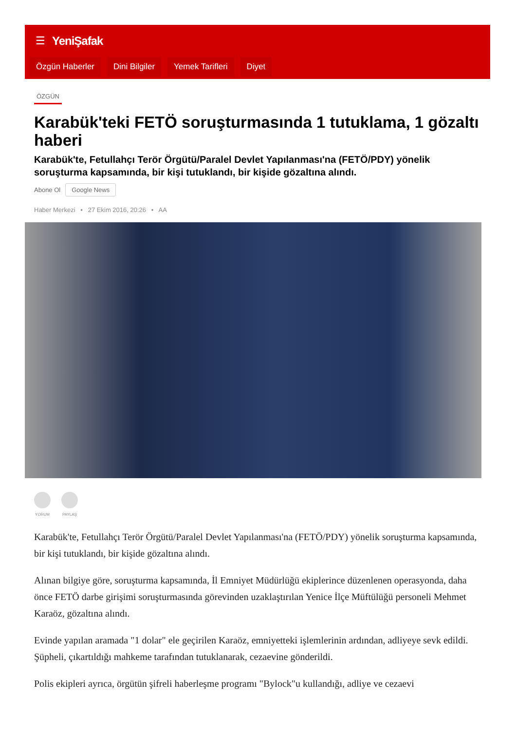☰ YeniŞafak
Özgün Haberler Dini Bilgiler Yemek Tarifleri Diyet
ÖZGÜN
Karabük'teki FETÖ soruşturmasında 1 tutuklama, 1 gözaltı haberi
Karabük'te, Fetullahçı Terör Örgütü/Paralel Devlet Yapılanması'na (FETÖ/PDY) yönelik soruşturma kapsamında, bir kişi tutuklandı, bir kişide gözaltına alındı.
Abone Ol Google News
Haber Merkezi • 27 Ekim 2016, 20:26 • AA
YORUM PAYLAŞ
Karabük'te, Fetullahçı Terör Örgütü/Paralel Devlet Yapılanması'na (FETÖ/PDY) yönelik soruşturma kapsamında, bir kişi tutuklandı, bir kişide gözaltına alındı.
Alınan bilgiye göre, soruşturma kapsamında, İl Emniyet Müdürlüğü ekiplerince düzenlenen operasyonda, daha önce FETÖ darbe girişimi soruşturmasında görevinden uzaklaştırılan Yenice İlçe Müftülüğü personeli Mehmet Karaöz, gözaltına alındı.
Evinde yapılan aramada "1 dolar" ele geçirilen Karaöz, emniyetteki işlemlerinin ardından, adliyeye sevk edildi. Şüpheli, çıkartıldığı mahkeme tarafından tutuklanarak, cezaevine gönderildi.
Polis ekipleri ayrıca, örgütün şifreli haberleşme programı "Bylock"u kullandığı, adliye ve cezaevi